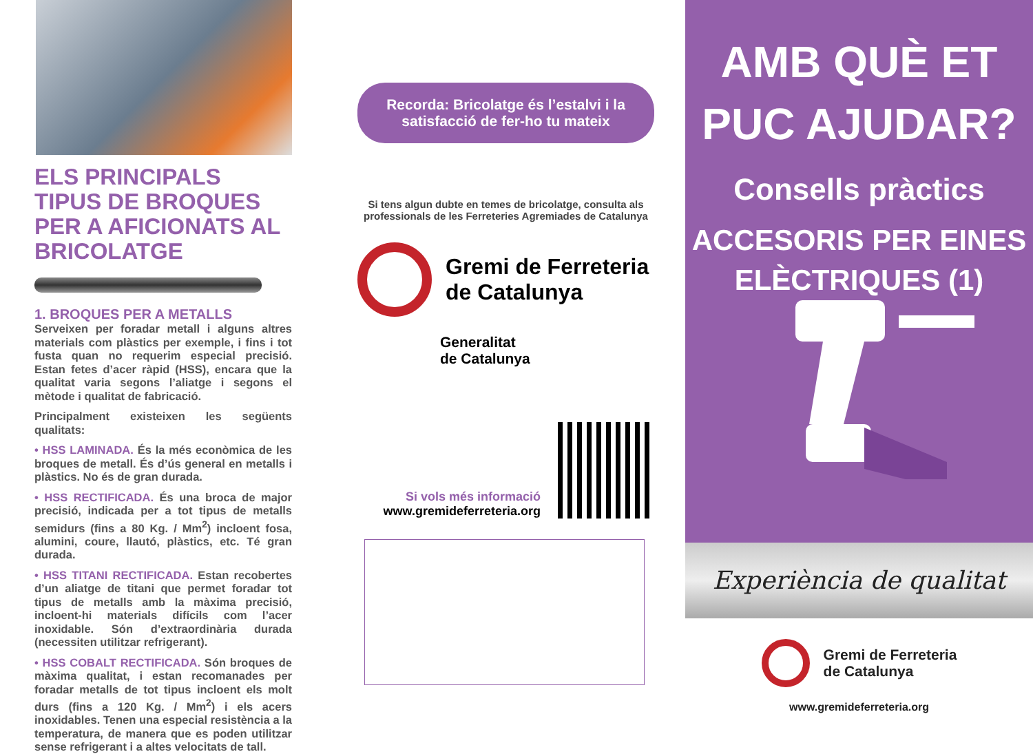ELS PRINCIPALS TIPUS DE BROQUES PER A AFICIONATS AL BRICOLATGE
1. BROQUES PER A METALLS
Serveixen per foradar metall i alguns altres materials com plàstics per exemple, i fins i tot fusta quan no requerim especial precisió. Estan fetes d’acer ràpid (HSS), encara que la qualitat varia segons l’aliatge i segons el mètode i qualitat de fabricació.
Principalment existeixen les següents qualitats:
• HSS LAMINADA. És la més econòmica de les broques de metall. És d’ús general en metalls i plàstics. No és de gran durada.
• HSS RECTIFICADA. És una broca de major precisió, indicada per a tot tipus de metalls semidurs (fins a 80 Kg. / Mm<sup>2</sup>) incloent fosa, alumini, coure, llautó, plàstics, etc. Té gran durada.
• HSS TITANI RECTIFICADA. Estan recobertes d’un aliatge de titani que permet foradar tot tipus de metalls amb la màxima precisió, incloent-hi materials difícils com l’acer inoxidable. Són d’extraordinària durada (necessiten utilitzar refrigerant).
• HSS COBALT RECTIFICADA. Són broques de màxima qualitat, i estan recomanades per foradar metalls de tot tipus incloent els molt durs (fins a 120 Kg. / Mm<sup>2</sup>) i els acers inoxidables. Tenen una especial resistència a la temperatura, de manera que es poden utilitzar sense refrigerant i a altes velocitats de tall.
Recorda: Bricolatge és l’estalvi i la satisfacció de fer-ho tu mateix
Si tens algun dubte en temes de bricolatge, consulta als professionals de les Ferreteries Agremiades de Catalunya
Gremi de Ferreteria
de Catalunya
Generalitat
de Catalunya
Si vols més informació
www.gremideferreteria.org
AMB QUÈ ET
PUC AJUDAR?
Consells pràctics
ACCESORIS PER EINES
ELÈCTRIQUES (1)
Experiència de qualitat
Gremi de Ferreteria
de Catalunya
www.gremideferreteria.org